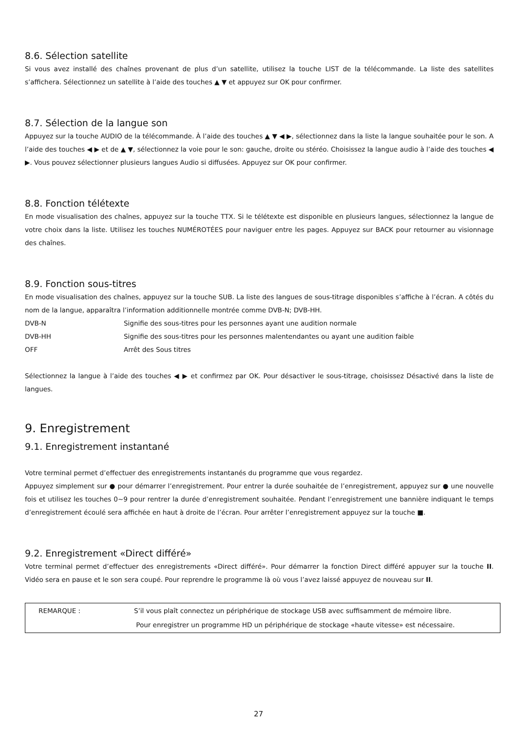8.6. Sélection satellite
Si vous avez installé des chaînes provenant de plus d’un satellite, utilisez la touche LIST de la télécommande. La liste des satellites s’affichera. Sélectionnez un satellite à l’aide des touches ▲ ▼ et appuyez sur OK pour confirmer.
8.7. Sélection de la langue son
Appuyez sur la touche AUDIO de la télécommande. À l’aide des touches ▲ ▼ ◀ ▶, sélectionnez dans la liste la langue souhaitée pour le son. A l’aide des touches ◀ ▶ et de ▲ ▼, sélectionnez la voie pour le son: gauche, droite ou stéréo. Choisissez la langue audio à l’aide des touches ◀ ▶. Vous pouvez sélectionner plusieurs langues Audio si diffusées. Appuyez sur OK pour confirmer.
8.8. Fonction télétexte
En mode visualisation des chaînes, appuyez sur la touche TTX. Si le télétexte est disponible en plusieurs langues, sélectionnez la langue de votre choix dans la liste. Utilisez les touches NUMÉROTÉES pour naviguer entre les pages. Appuyez sur BACK pour retourner au visionnage des chaînes.
8.9. Fonction sous-titres
En mode visualisation des chaînes, appuyez sur la touche SUB. La liste des langues de sous-titrage disponibles s’affiche à l’écran. A côtés du nom de la langue, apparaîtra l’information additionnelle montrée comme DVB-N; DVB-HH.
| DVB-N | Signifie des sous-titres pour les personnes ayant une audition normale |
| DVB-HH | Signifie des sous-titres pour les personnes malentendantes ou ayant une audition faible |
| OFF | Arrêt des Sous titres |
Sélectionnez la langue à l’aide des touches ◀ ▶ et confirmez par OK. Pour désactiver le sous-titrage, choisissez Désactivé dans la liste de langues.
9. Enregistrement
9.1. Enregistrement instantané
Votre terminal permet d’effectuer des enregistrements instantanés du programme que vous regardez.
Appuyez simplement sur ● pour démarrer l’enregistrement. Pour entrer la durée souhaitée de l’enregistrement, appuyez sur ● une nouvelle fois et utilisez les touches 0~9 pour rentrer la durée d’enregistrement souhaitée. Pendant l’enregistrement une bannière indiquant le temps d’enregistrement écoulé sera affichée en haut à droite de l’écran. Pour arrêter l’enregistrement appuyez sur la touche ■.
9.2. Enregistrement «Direct différé»
Votre terminal permet d’effectuer des enregistrements «Direct différé». Pour démarrer la fonction Direct différé appuyer sur la touche II. Vidéo sera en pause et le son sera coupé. Pour reprendre le programme là où vous l’avez laissé appuyez de nouveau sur II.
| REMARQUE : | S’il vous plaît connectez un périphérique de stockage USB avec suffisamment de mémoire libre. |
| | Pour enregistrer un programme HD un périphérique de stockage «haute vitesse» est nécessaire. |
27